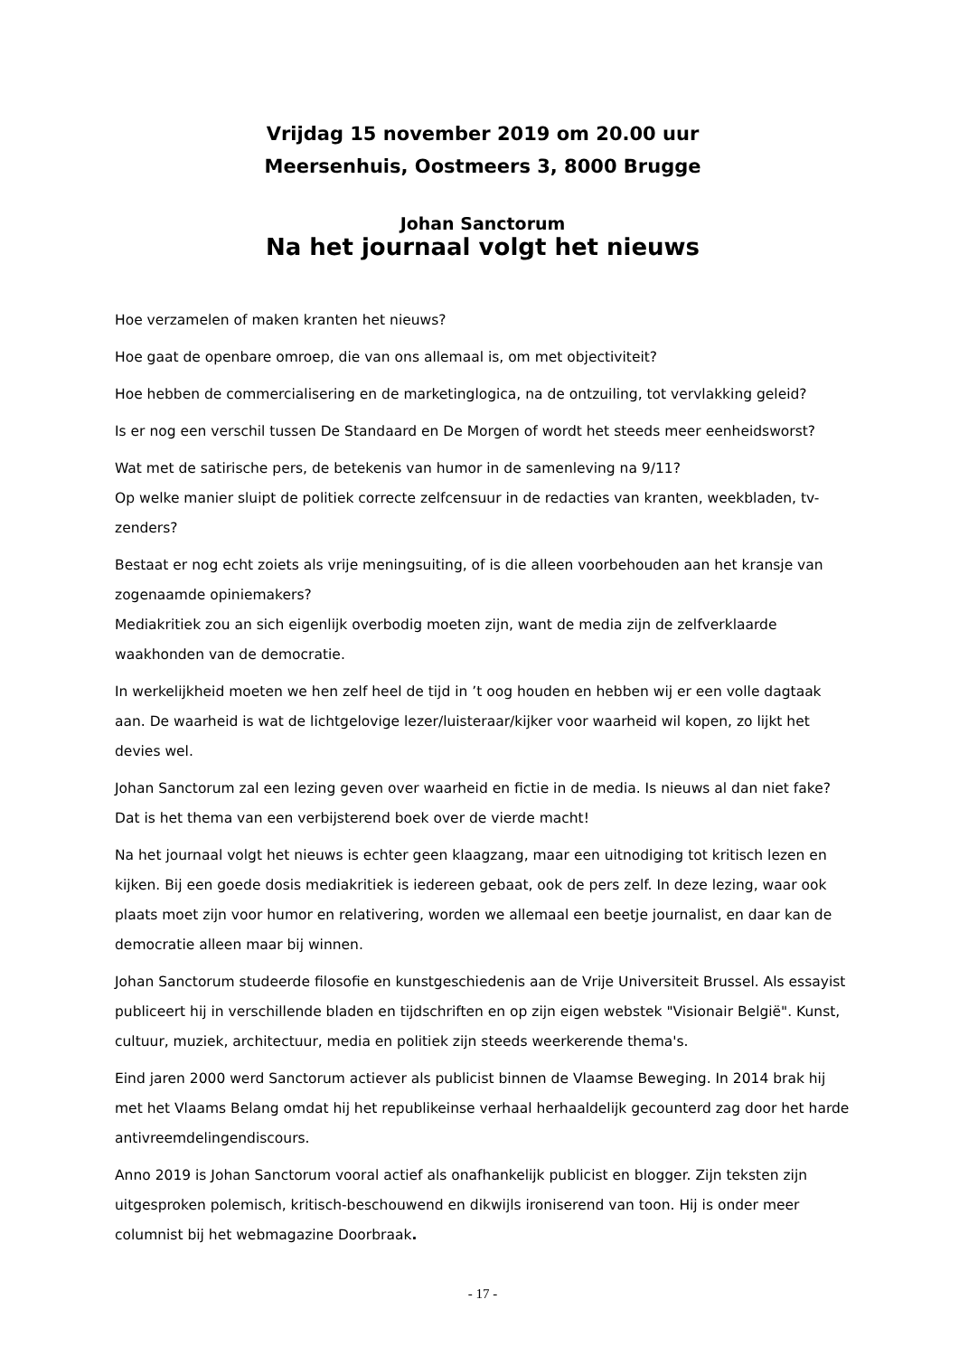Vrijdag 15 november 2019 om 20.00 uur
Meersenhuis, Oostmeers 3, 8000 Brugge
Johan Sanctorum
Na het journaal volgt het nieuws
Hoe verzamelen of maken kranten het nieuws?
Hoe gaat de openbare omroep, die van ons allemaal is, om met objectiviteit?
Hoe hebben de commercialisering en de marketinglogica, na de ontzuiling, tot vervlakking geleid?
Is er nog een verschil tussen De Standaard en De Morgen of wordt het steeds meer eenheidsworst?
Wat met de satirische pers, de betekenis van humor in de samenleving na 9/11?
Op welke manier sluipt de politiek correcte zelfcensuur in de redacties van kranten, weekbladen, tv-zenders?
Bestaat er nog echt zoiets als vrije meningsuiting, of is die alleen voorbehouden aan het kransje van zogenaamde opiniemakers?
Mediakritiek zou an sich eigenlijk overbodig moeten zijn, want de media zijn de zelfverklaarde waakhonden van de democratie.
In werkelijkheid moeten we hen zelf heel de tijd in ’t oog houden en hebben wij er een volle dagtaak aan. De waarheid is wat de lichtgelovige lezer/luisteraar/kijker voor waarheid wil kopen, zo lijkt het devies wel.
Johan Sanctorum zal een lezing geven over waarheid en fictie in de media. Is nieuws al dan niet fake? Dat is het thema van een verbijsterend boek over de vierde macht!
Na het journaal volgt het nieuws is echter geen klaagzang, maar een uitnodiging tot kritisch lezen en kijken. Bij een goede dosis mediakritiek is iedereen gebaat, ook de pers zelf. In deze lezing, waar ook plaats moet zijn voor humor en relativering, worden we allemaal een beetje journalist, en daar kan de democratie alleen maar bij winnen.
Johan Sanctorum studeerde filosofie en kunstgeschiedenis aan de Vrije Universiteit Brussel. Als essayist publiceert hij in verschillende bladen en tijdschriften en op zijn eigen webstek "Visionair België". Kunst, cultuur, muziek, architectuur, media en politiek zijn steeds weerkerende thema's.
Eind jaren 2000 werd Sanctorum actiever als publicist binnen de Vlaamse Beweging. In 2014 brak hij met het Vlaams Belang omdat hij het republikeinse verhaal herhaaldelijk gecounterd zag door het harde antivreemdelingendiscours.
Anno 2019 is Johan Sanctorum vooral actief als onafhankelijk publicist en blogger. Zijn teksten zijn uitgesproken polemisch, kritisch-beschouwend en dikwijls ironiserend van toon. Hij is onder meer columnist bij het webmagazine Doorbraak.
- 17 -